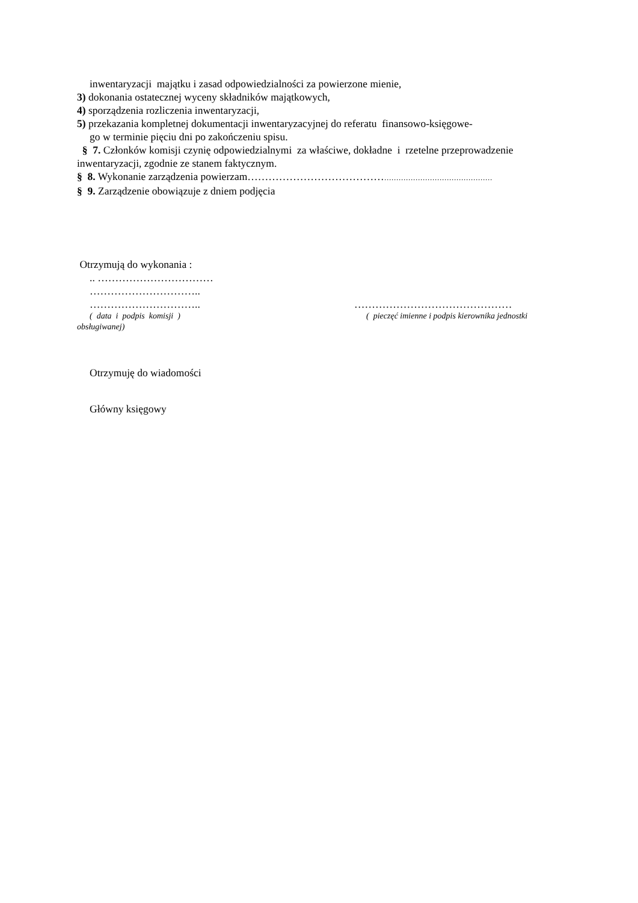inwentaryzacji majątku i zasad odpowiedzialności za powierzone mienie,
3) dokonania ostatecznej wyceny składników majątkowych,
4) sporządzenia rozliczenia inwentaryzacji,
5) przekazania kompletnej dokumentacji inwentaryzacyjnej do referatu finansowo-księgowe-
go w terminie pięciu dni po zakończeniu spisu.
§ 7. Członków komisji czynię odpowiedzialnymi za właściwe, dokładne i rzetelne przeprowadzenie inwentaryzacji, zgodnie ze stanem faktycznym.
§ 8. Wykonanie zarządzenia powierzam…………………………………………………………………………
§ 9. Zarządzenie obowiązuje z dniem podjęcia
Otrzymują do wykonania :
.. ……………………………
…………………………..
………………………….. ………………………………………
( data i podpis komisji ) ( pieczęć imienne i podpis kierownika jednostki
obsługiwanej)
Otrzymuję do wiadomości
Główny księgowy